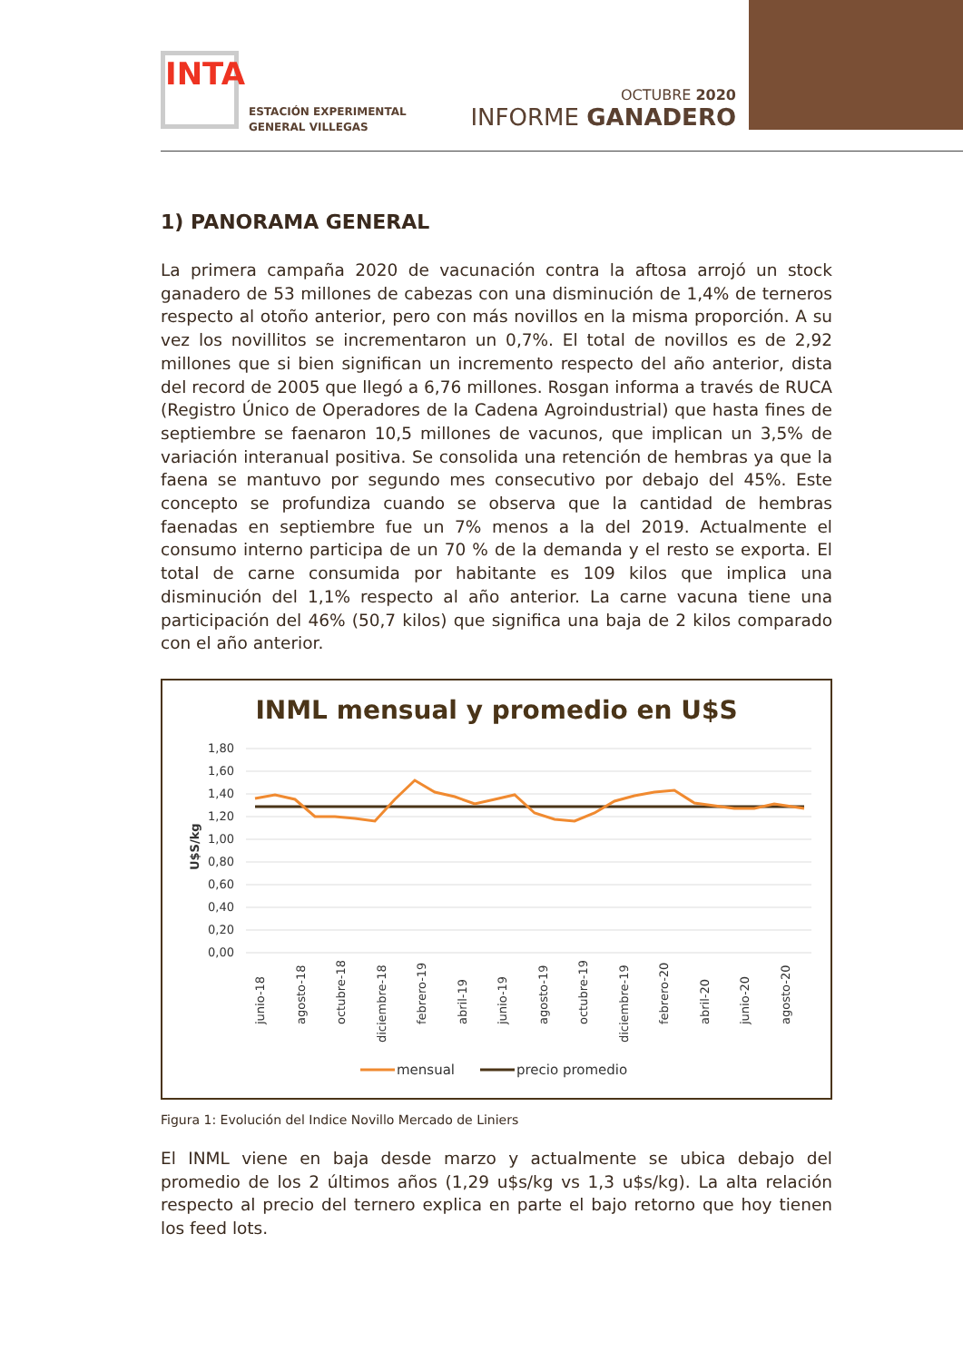INTA
ESTACIÓN EXPERIMENTAL
GENERAL VILLEGAS
OCTUBRE 2020
INFORME GANADERO
1) PANORAMA GENERAL
La primera campaña 2020 de vacunación contra la aftosa arrojó un stock ganadero de 53 millones de cabezas con una disminución de 1,4% de terneros respecto al otoño anterior, pero con más novillos en la misma proporción. A su vez los novillitos se incrementaron un 0,7%. El total de novillos es de 2,92 millones que si bien significan un incremento respecto del año anterior, dista del record de 2005 que llegó a 6,76 millones. Rosgan informa a través de RUCA (Registro Único de Operadores de la Cadena Agroindustrial) que hasta fines de septiembre se faenaron 10,5 millones de vacunos, que implican un 3,5% de variación interanual positiva. Se consolida una retención de hembras ya que la faena se mantuvo por segundo mes consecutivo por debajo del 45%. Este concepto se profundiza cuando se observa que la cantidad de hembras faenadas en septiembre fue un 7% menos a la del 2019. Actualmente el consumo interno participa de un 70 % de la demanda y el resto se exporta. El total de carne consumida por habitante es 109 kilos que implica una disminución del 1,1% respecto al año anterior. La carne vacuna tiene una participación del 46% (50,7 kilos) que significa una baja de 2 kilos comparado con el año anterior.
INML mensual y promedio en U$S
1,80
1,60
1,40
1,20
1,00
0,80
0,60
0,40
0,20
0,00
U$S/kg
junio-18
agosto-18
octubre-18
diciembre-18
febrero-19
abril-19
junio-19
agosto-19
octubre-19
diciembre-19
febrero-20
abril-20
junio-20
agosto-20
mensual
precio promedio
Figura 1: Evolución del Indice Novillo Mercado de Liniers
El INML viene en baja desde marzo y actualmente se ubica debajo del promedio de los 2 últimos años (1,29 u$s/kg vs 1,3 u$s/kg). La alta relación respecto al precio del ternero explica en parte el bajo retorno que hoy tienen los feed lots.